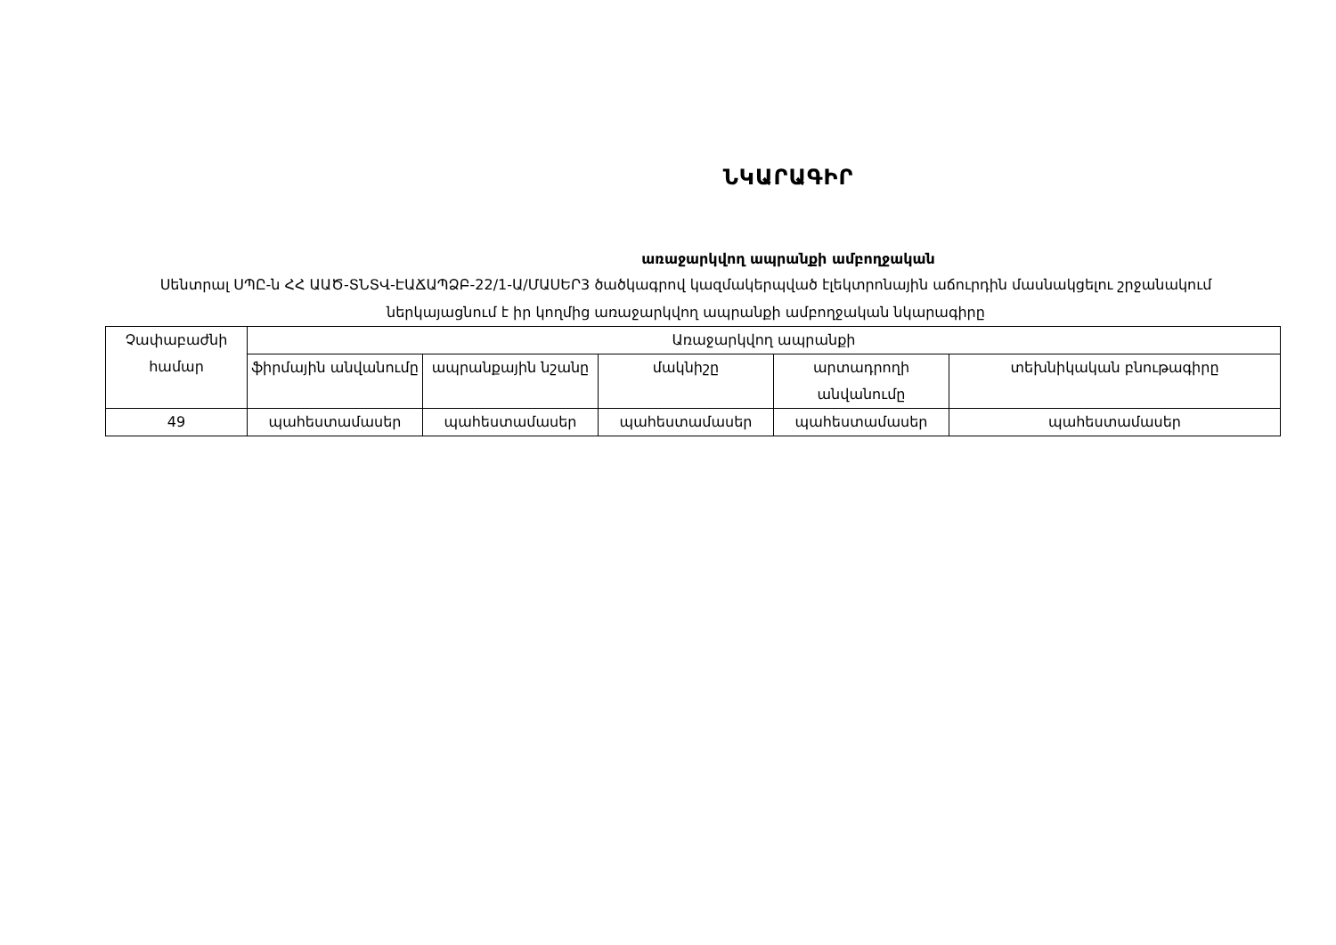ՆԿԱՐԱԳԻՐ
առաջարկվող ապրանքի ամբողջական
Սենտրալ ՍՊԸ-ն ՀՀ ԱԱԾ-ՏՆՏՎ-ԷԱՃԱՊՁԲ-22/1-Ա/ՄԱՍԵՐ3 ծածկագրով կազմակերպված էլեկտրոնային աճուրդին մասնակցելու շրջանակում ներկայացնում է իր կողմից առաջարկվող ապրանքի ամբողջական նկարագիրը
| Չափաբաժնի համար | Առաջարկվող ապրանքի | | | | |
| | ֆիրմային անվանումը | ապրանքային նշանը | մակնիշը | արտադրողի անվանումը | տեխնիկական բնութագիրը |
| 49 | պահեստամասեր | պահեստամասեր | պահեստամասեր | պահեստամասեր | պահեստամասեր |